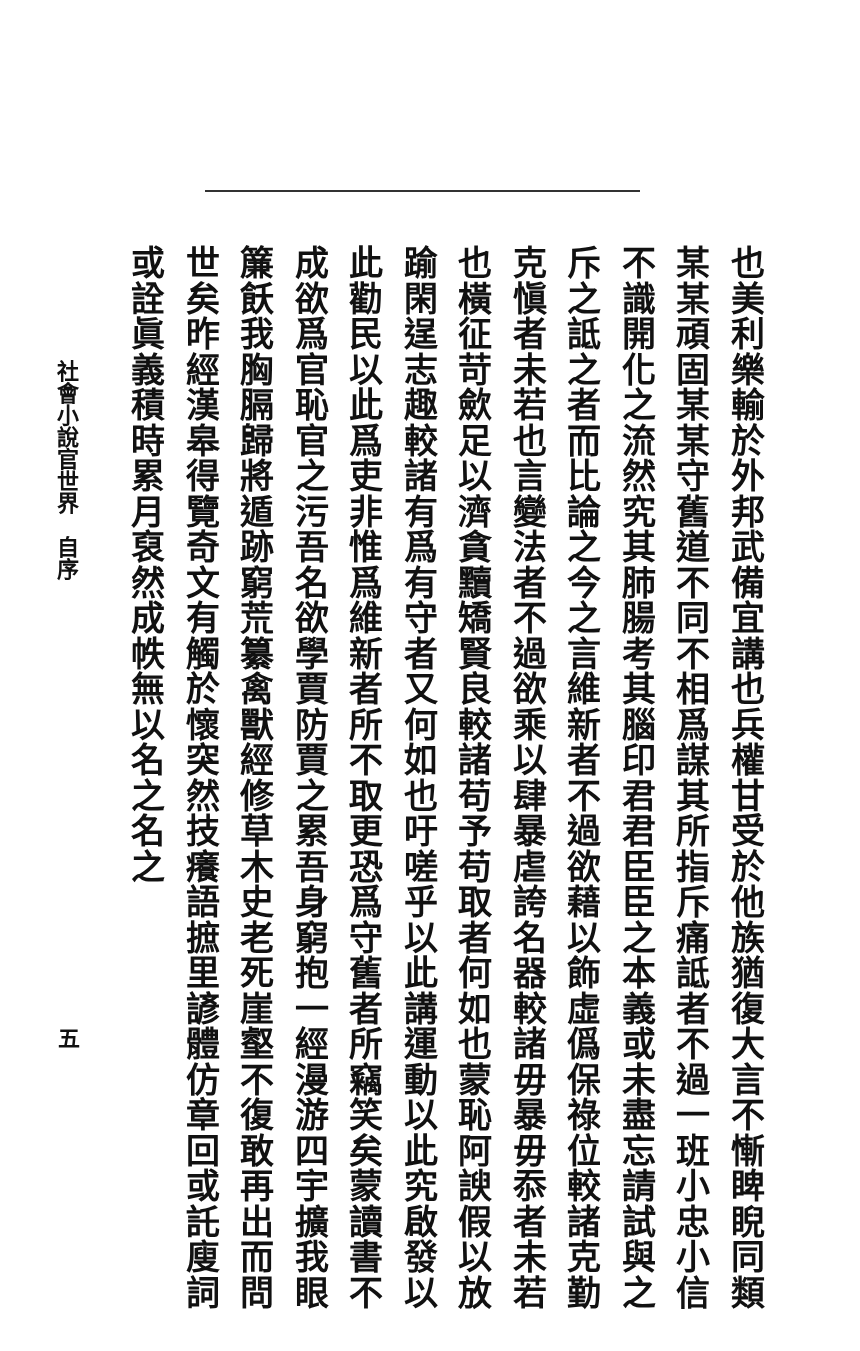也美利樂輸於外邦武備宜講也兵權甘受於他族猶復大言不慚睥睨同類某某頑固某某守舊道不同不相爲謀其所指斥痛詆者不過一班小忠小信不識開化之流然究其肺腸考其腦印君君臣臣之本義或未盡忘請試與之斥之詆之者而比論之今之言維新者不過欲藉以飾虛僞保祿位較諸克勤克愼者未若也言變法者不過欲乘以肆暴虐誇名器較諸毋暴毋忝者未若也橫征苛歛足以濟貪黷矯賢良較諸苟予苟取者何如也蒙恥阿諛假以放踰閑逞志趣較諸有爲有守者又何如也吁嗟乎以此講運動以此究啟發以此勸民以此爲吏非惟爲維新者所不取更恐爲守舊者所竊笑矣蒙讀書不成欲爲官恥官之污吾名欲學賈防賈之累吾身窮抱一經漫游四宇擴我眼簾飫我胸膈歸將遁跡窮荒纂禽獸經修草木史老死崖壑不復敢再出而問世矣昨經漢皋得覽奇文有觸於懷突然技癢語摭里諺體仿章回或託廋詞或詮眞義積時累月裒然成帙無以名之名之
社會小說官世界　自序
五